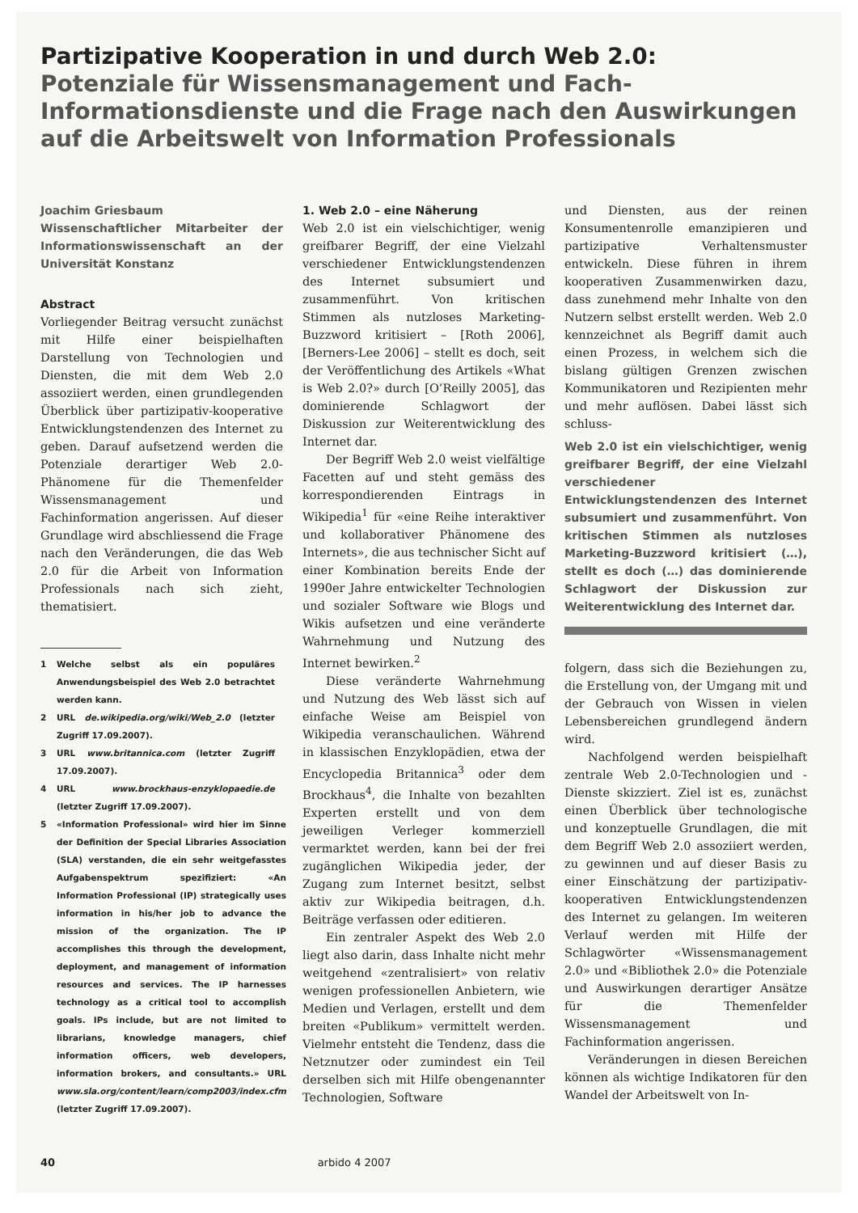Partizipative Kooperation in und durch Web 2.0:
Potenziale für Wissensmanagement und Fach-Informationsdienste und die Frage nach den Auswirkungen auf die Arbeitswelt von Information Professionals
Joachim Griesbaum
Wissenschaftlicher Mitarbeiter der Informationswissenschaft an der Universität Konstanz
Abstract
Vorliegender Beitrag versucht zunächst mit Hilfe einer beispielhaften Darstellung von Technologien und Diensten, die mit dem Web 2.0 assoziiert werden, einen grundlegenden Überblick über partizipativ-kooperative Entwicklungstendenzen des Internet zu geben. Darauf aufsetzend werden die Potenziale derartiger Web 2.0-Phänomene für die Themenfelder Wissensmanagement und Fachinformation angerissen. Auf dieser Grundlage wird abschliessend die Frage nach den Veränderungen, die das Web 2.0 für die Arbeit von Information Professionals nach sich zieht, thematisiert.
1 Welche selbst als ein populäres Anwendungsbeispiel des Web 2.0 betrachtet werden kann.
2 URL de.wikipedia.org/wiki/Web_2.0 (letzter Zugriff 17.09.2007).
3 URL www.britannica.com (letzter Zugriff 17.09.2007).
4 URL www.brockhaus-enzyklopaedie.de (letzter Zugriff 17.09.2007).
5 «Information Professional» wird hier im Sinne der Definition der Special Libraries Association (SLA) verstanden, die ein sehr weitgefasstes Aufgabenspektrum spezifiziert: «An Information Professional (IP) strategically uses information in his/her job to advance the mission of the organization. The IP accomplishes this through the development, deployment, and management of information resources and services. The IP harnesses technology as a critical tool to accomplish goals. IPs include, but are not limited to librarians, knowledge managers, chief information officers, web developers, information brokers, and consultants.» URL www.sla.org/content/learn/comp2003/index.cfm (letzter Zugriff 17.09.2007).
1. Web 2.0 – eine Näherung
Web 2.0 ist ein vielschichtiger, wenig greifbarer Begriff, der eine Vielzahl verschiedener Entwicklungstendenzen des Internet subsumiert und zusammenführt. Von kritischen Stimmen als nutzloses Marketing-Buzzword kritisiert – [Roth 2006], [Berners-Lee 2006] – stellt es doch, seit der Veröffentlichung des Artikels «What is Web 2.0?» durch [O’Reilly 2005], das dominierende Schlagwort der Diskussion zur Weiterentwicklung des Internet dar.
Der Begriff Web 2.0 weist vielfältige Facetten auf und steht gemäss des korrespondierenden Eintrags in Wikipedia<sup>1</sup> für «eine Reihe interaktiver und kollaborativer Phänomene des Internets», die aus technischer Sicht auf einer Kombination bereits Ende der 1990er Jahre entwickelter Technologien und sozialer Software wie Blogs und Wikis aufsetzen und eine veränderte Wahrnehmung und Nutzung des Internet bewirken.<sup>2</sup>
Diese veränderte Wahrnehmung und Nutzung des Web lässt sich auf einfache Weise am Beispiel von Wikipedia veranschaulichen. Während in klassischen Enzyklopädien, etwa der Encyclopedia Britannica<sup>3</sup> oder dem Brockhaus<sup>4</sup>, die Inhalte von bezahlten Experten erstellt und von dem jeweiligen Verleger kommerziell vermarktet werden, kann bei der frei zugänglichen Wikipedia jeder, der Zugang zum Internet besitzt, selbst aktiv zur Wikipedia beitragen, d.h. Beiträge verfassen oder editieren.
Ein zentraler Aspekt des Web 2.0 liegt also darin, dass Inhalte nicht mehr weitgehend «zentralisiert» von relativ wenigen professionellen Anbietern, wie Medien und Verlagen, erstellt und dem breiten «Publikum» vermittelt werden. Vielmehr entsteht die Tendenz, dass die Netznutzer oder zumindest ein Teil derselben sich mit Hilfe obengenannter Technologien, Software
und Diensten, aus der reinen Konsumentenrolle emanzipieren und partizipative Verhaltensmuster entwickeln. Diese führen in ihrem kooperativen Zusammenwirken dazu, dass zunehmend mehr Inhalte von den Nutzern selbst erstellt werden. Web 2.0 kennzeichnet als Begriff damit auch einen Prozess, in welchem sich die bislang gültigen Grenzen zwischen Kommunikatoren und Rezipienten mehr und mehr auflösen. Dabei lässt sich schluss-
Web 2.0 ist ein vielschichtiger, wenig greifbarer Begriff, der eine Vielzahl verschiedener Entwicklungstendenzen des Internet subsumiert und zusammenführt. Von kritischen Stimmen als nutzloses Marketing-Buzzword kritisiert (…), stellt es doch (…) das dominierende Schlagwort der Diskussion zur Weiterentwicklung des Internet dar.
folgern, dass sich die Beziehungen zu, die Erstellung von, der Umgang mit und der Gebrauch von Wissen in vielen Lebensbereichen grundlegend ändern wird.
Nachfolgend werden beispielhaft zentrale Web 2.0-Technologien und -Dienste skizziert. Ziel ist es, zunächst einen Überblick über technologische und konzeptuelle Grundlagen, die mit dem Begriff Web 2.0 assoziiert werden, zu gewinnen und auf dieser Basis zu einer Einschätzung der partizipativ-kooperativen Entwicklungstendenzen des Internet zu gelangen. Im weiteren Verlauf werden mit Hilfe der Schlagwörter «Wissensmanagement 2.0» und «Bibliothek 2.0» die Potenziale und Auswirkungen derartiger Ansätze für die Themenfelder Wissensmanagement und Fachinformation angerissen.
Veränderungen in diesen Bereichen können als wichtige Indikatoren für den Wandel der Arbeitswelt von In-
40 arbido 4 2007